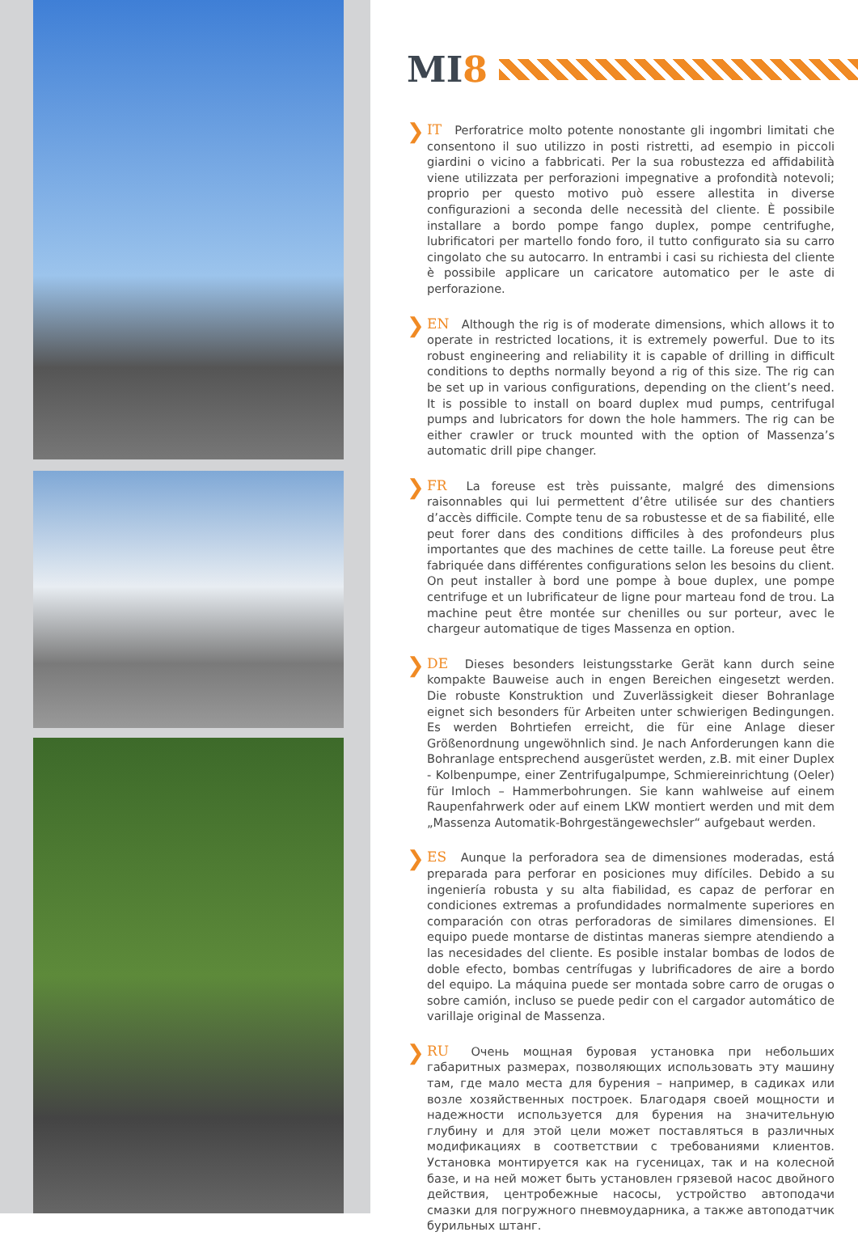MI 8
❯
IT Perforatrice molto potente nonostante gli ingombri limitati che consentono il suo utilizzo in posti ristretti, ad esempio in piccoli giardini o vicino a fabbricati. Per la sua robustezza ed affidabilità viene utilizzata per perforazioni impegnative a profondità notevoli; proprio per questo motivo può essere allestita in diverse configurazioni a seconda delle necessità del cliente. È possibile installare a bordo pompe fango duplex, pompe centrifughe, lubrificatori per martello fondo foro, il tutto configurato sia su carro cingolato che su autocarro. In entrambi i casi su richiesta del cliente è possibile applicare un caricatore automatico per le aste di perforazione.
❯
EN Although the rig is of moderate dimensions, which allows it to operate in restricted locations, it is extremely powerful. Due to its robust engineering and reliability it is capable of drilling in difficult conditions to depths normally beyond a rig of this size. The rig can be set up in various configurations, depending on the client’s need. It is possible to install on board duplex mud pumps, centrifugal pumps and lubricators for down the hole hammers. The rig can be either crawler or truck mounted with the option of Massenza’s automatic drill pipe changer.
❯
FR La foreuse est très puissante, malgré des dimensions raisonnables qui lui permettent d’être utilisée sur des chantiers d’accès difficile. Compte tenu de sa robustesse et de sa fiabilité, elle peut forer dans des conditions difficiles à des profondeurs plus importantes que des machines de cette taille. La foreuse peut être fabriquée dans différentes configurations selon les besoins du client. On peut installer à bord une pompe à boue duplex, une pompe centrifuge et un lubrificateur de ligne pour marteau fond de trou. La machine peut être montée sur chenilles ou sur porteur, avec le chargeur automatique de tiges Massenza en option.
❯
DE Dieses besonders leistungsstarke Gerät kann durch seine kompakte Bauweise auch in engen Bereichen eingesetzt werden. Die robuste Konstruktion und Zuverlässigkeit dieser Bohranlage eignet sich besonders für Arbeiten unter schwierigen Bedingungen. Es werden Bohrtiefen erreicht, die für eine Anlage dieser Größenordnung ungewöhnlich sind. Je nach Anforderungen kann die Bohranlage entsprechend ausgerüstet werden, z.B. mit einer Duplex - Kolbenpumpe, einer Zentrifugalpumpe, Schmiereinrichtung (Oeler) für Imloch – Hammerbohrungen. Sie kann wahlweise auf einem Raupenfahrwerk oder auf einem LKW montiert werden und mit dem „Massenza Automatik-Bohrgestängewechsler“ aufgebaut werden.
❯
ES Aunque la perforadora sea de dimensiones moderadas, está preparada para perforar en posiciones muy difíciles. Debido a su ingeniería robusta y su alta fiabilidad, es capaz de perforar en condiciones extremas a profundidades normalmente superiores en comparación con otras perforadoras de similares dimensiones. El equipo puede montarse de distintas maneras siempre atendiendo a las necesidades del cliente. Es posible instalar bombas de lodos de doble efecto, bombas centrífugas y lubrificadores de aire a bordo del equipo. La máquina puede ser montada sobre carro de orugas o sobre camión, incluso se puede pedir con el cargador automático de varillaje original de Massenza.
❯
RU Очень мощная буровая установка при небольших габаритных размерах, позволяющих использовать эту машину там, где мало места для бурения – например, в садиках или возле хозяйственных построек. Благодаря своей мощности и надежности используется для бурения на значительную глубину и для этой цели может поставляться в различных модификациях в соответствии с требованиями клиентов. Установка монтируется как на гусеницах, так и на колесной базе, и на ней может быть установлен грязевой насос двойного действия, центробежные насосы, устройство автоподачи смазки для погружного пневмоударника, а также автоподатчик бурильных штанг.